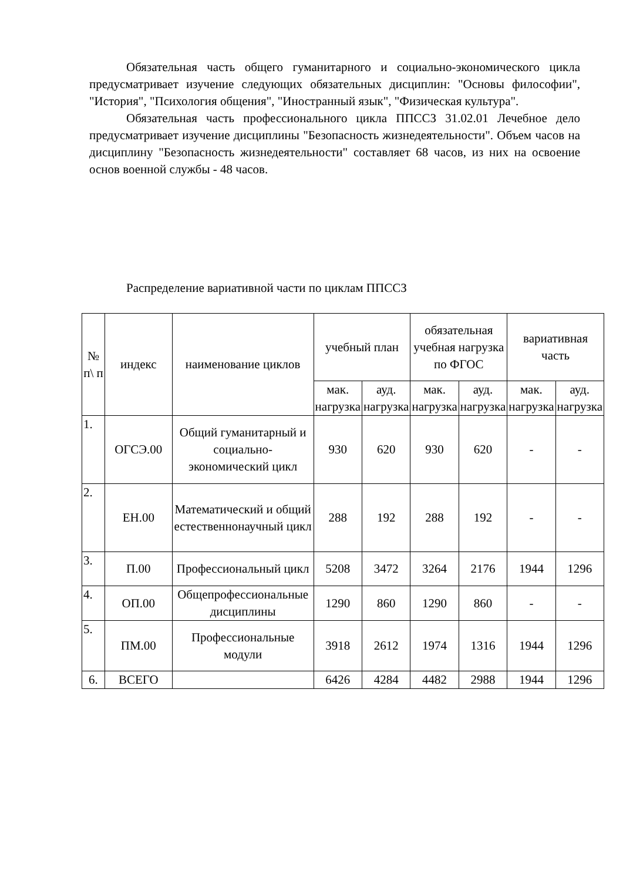Обязательная часть общего гуманитарного и социально-экономического цикла предусматривает изучение следующих обязательных дисциплин: "Основы философии", "История", "Психология общения", "Иностранный язык", "Физическая культура".
Обязательная часть профессионального цикла ППССЗ 31.02.01 Лечебное дело предусматривает изучение дисциплины "Безопасность жизнедеятельности". Объем часов на дисциплину "Безопасность жизнедеятельности" составляет 68 часов, из них на освоение основ военной службы - 48 часов.
Распределение вариативной части по циклам ППССЗ
| № п\ п | индекс | наименование циклов | учебный план | | обязательная учебная нагрузка по ФГОС | | вариативная часть | |
| --- | --- | --- | --- | --- | --- | --- | --- | --- |
| | | | мак. нагрузка | ауд. нагрузка | мак. нагрузка | ауд. нагрузка | мак. нагрузка | ауд. нагрузка |
| 1. | ОГСЭ.00 | Общий гуманитарный и социально-экономический цикл | 930 | 620 | 930 | 620 | - | - |
| 2. | ЕН.00 | Математический и общий естественнонаучный цикл | 288 | 192 | 288 | 192 | - | - |
| 3. | П.00 | Профессиональный цикл | 5208 | 3472 | 3264 | 2176 | 1944 | 1296 |
| 4. | ОП.00 | Общепрофессиональные дисциплины | 1290 | 860 | 1290 | 860 | - | - |
| 5. | ПМ.00 | Профессиональные модули | 3918 | 2612 | 1974 | 1316 | 1944 | 1296 |
| 6. | ВСЕГО | | 6426 | 4284 | 4482 | 2988 | 1944 | 1296 |